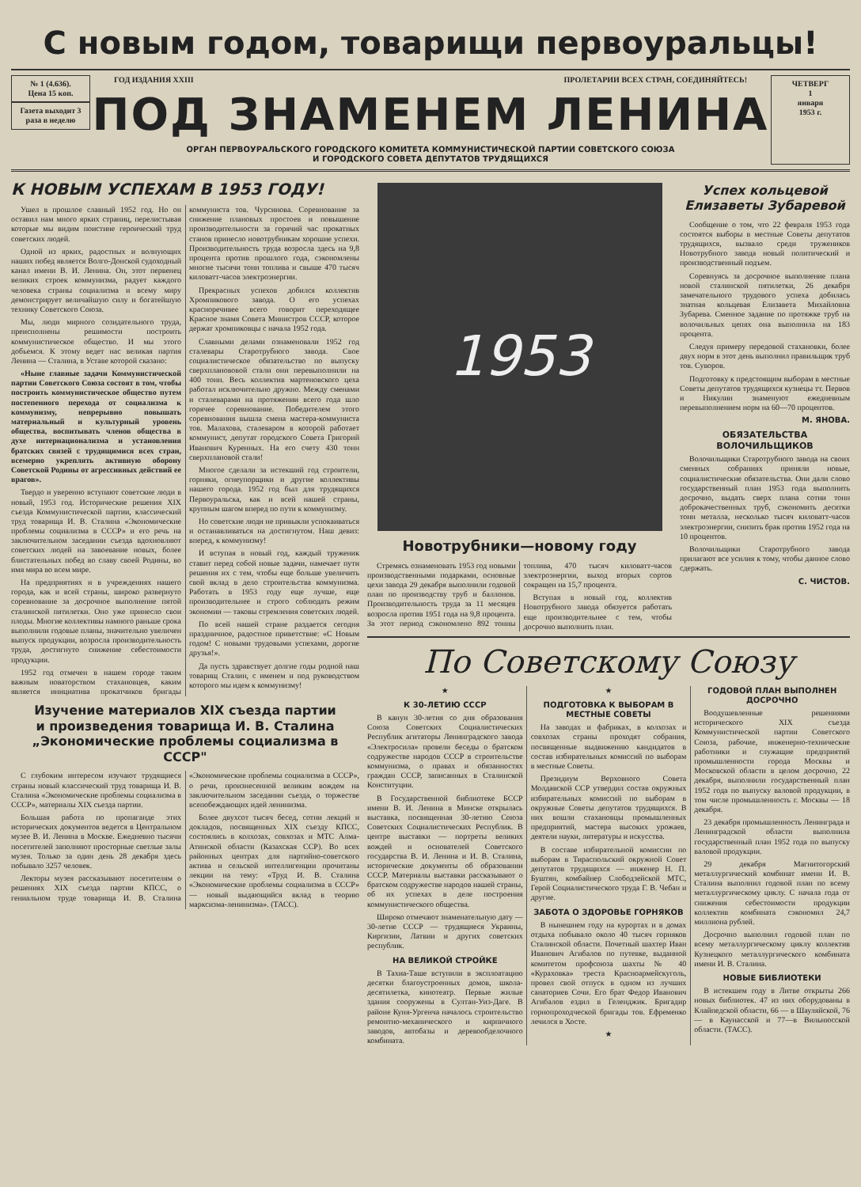С новым годом, товарищи первоуральцы!
№ 1 (4.636).
Цена 15 коп.
Газета выходит 3 раза в неделю
ГОД ИЗДАНИЯ XXIII ПРОЛЕТАРИИ ВСЕХ СТРАН, СОЕДИНЯЙТЕСЬ!
ПОД ЗНАМЕНЕМ ЛЕНИНА
ОРГАН ПЕРВОУРАЛЬСКОГО ГОРОДСКОГО КОМИТЕТА КОММУНИСТИЧЕСКОЙ ПАРТИИ СОВЕТСКОГО СОЮЗА
И ГОРОДСКОГО СОВЕТА ДЕПУТАТОВ ТРУДЯЩИХСЯ
ЧЕТВЕРГ
1
января
1953 г.
К НОВЫМ УСПЕХАМ В 1953 ГОДУ!
Ушел в прошлое славный 1952 год. Но он оставил нам много ярких страниц, перелистывая которые мы видим поистине героический труд советских людей.
Одной из ярких, радостных и волнующих наших побед является Волго-Донской судоходный канал имени В. И. Ленина. Он, этот первенец великих строек коммунизма, радует каждого человека страны социализма и всему миру демонстрирует величайшую силу и богатейшую технику Советского Союза.
Мы, люди мирного созидательного труда, преисполнены решимости построить коммунистическое общество. И мы этого добьемся. К этому ведет нас великая партия Ленина — Сталина, в Уставе которой сказано:
«Ныне главные задачи Коммунистической партии Советского Союза состоят в том, чтобы построить коммунистическое общество путем постепенного перехода от социализма к коммунизму, непрерывно повышать материальный и культурный уровень общества, воспитывать членов общества в духе интернационализма и установления братских связей с трудящимися всех стран, всемерно укреплять активную оборону Советской Родины от агрессивных действий ее врагов».
Твердо и уверенно вступают советские люди в новый, 1953 год. Исторические решения XIX съезда Коммунистической партии, классический труд товарища И. В. Сталина «Экономические проблемы социализма в СССР» и его речь на заключительном заседании съезда вдохновляют советских людей на завоевание новых, более блистательных побед во славу своей Родины, во имя мира во всем мире.
На предприятиях и в учреждениях нашего города, как и всей страны, широко развернуто соревнование за досрочное выполнение пятой сталинской пятилетки. Оно уже принесло свои плоды. Многие коллективы намного раньше срока выполнили годовые планы, значительно увеличен выпуск продукции, возросла производительность труда, достигнуто снижение себестоимости продукции.
1952 год отмечен в нашем городе таким важным новаторством стахановцев, каким является инициатива прокатчиков бригады коммуниста тов. Чурсинова. Соревнование за снижение плановых простоев и повышение производительности за горячий час прокатных станов принесло новотрубникам хорошие успехи. Производительность труда возросла здесь на 9,8 процента против прошлого года, сэкономлены многие тысячи тонн топлива и свыше 470 тысяч киловатт-часов электроэнергии.
Прекрасных успехов добился коллектив Хромпикового завода. О его успехах красноречивее всего говорит переходящее Красное знамя Совета Министров СССР, которое держат хромпиковцы с начала 1952 года.
Славными делами ознаменовали 1952 год сталевары Старотрубного завода. Свое социалистическое обязательство по выпуску сверхпланововой стали они перевыполнили на 400 тонн. Весь коллектив мартеновского цеха работал исключительно дружно. Между сменами и сталеварами на протяжении всего года шло горячее соревнование. Победителем этого соревнования вышла смена мастера-коммуниста тов. Малахова, сталеваром в которой работает коммунист, депутат городского Совета Григорий Иванович Куренных. На его счету 430 тонн сверхплановой стали!
Многое сделали за истекший год строители, горняки, огнеупорщики и другие коллективы нашего города. 1952 год был для трудящихся Первоуральска, как и всей нашей страны, крупным шагом вперед по пути к коммунизму.
Но советские люди не привыкли успокаиваться и останавливаться на достигнутом. Наш девиз: вперед, к коммунизму!
И вступая в новый год, каждый труженик ставит перед собой новые задачи, намечает пути решения их с тем, чтобы еще больше увеличить свой вклад в дело строительства коммунизма. Работать в 1953 году еще лучше, еще производительнее и строго соблюдать режим экономии — таковы стремления советских людей.
По всей нашей стране раздается сегодня праздничное, радостное приветствие: «С Новым годом! С новыми трудовыми успехами, дорогие друзья!».
Да пусть здравствует долгие годы родной наш товарищ Сталин, с именем и под руководством которого мы идем к коммунизму!
Изучение материалов XIX съезда партии
и произведения товарища И. В. Сталина
„Экономические проблемы социализма в СССР"
С глубоким интересом изучают трудящиеся страны новый классический труд товарища И. В. Сталина «Экономические проблемы социализма в СССР», материалы XIX съезда партии.
Большая работа по пропаганде этих исторических документов ведется в Центральном музее В. И. Ленина в Москве. Ежедневно тысячи посетителей заполняют просторные светлые залы музея. Только за один день 28 декабря здесь побывало 3257 человек.
Лекторы музея рассказывают посетителям о решениях XIX съезда партии КПСС, о гениальном труде товарища И. В. Сталина «Экономические проблемы социализма в СССР», о речи, произнесенной великим вождем на заключительном заседании съезда, о торжестве всепобеждающих идей ленинизма.
Более двухсот тысяч бесед, сотни лекций и докладов, посвященных XIX съезду КПСС, состоялись в колхозах, совхозах и МТС Алма-Атинской области (Казахская ССР). Во всех районных центрах для партийно-советского актива и сельской интеллигенции прочитаны лекции на тему: «Труд И. В. Сталина «Экономические проблемы социализма в СССР» — новый выдающийся вклад в теорию марксизма-ленинизма». (ТАСС).
1953
Новотрубники—новому году
Стремясь ознаменовать 1953 год новыми производственными подарками, основные цехи завода 29 декабря выполнили годовой план по производству труб и баллонов. Производительность труда за 11 месяцев возросла против 1951 года на 9,8 процента. За этот период сэкономлено 892 тонны топлива, 470 тысяч киловатт-часов электроэнергии, выход вторых сортов сокращен на 15,7 процента.
Вступая в новый год, коллектив Новотрубного завода обязуется работать еще производительнее с тем, чтобы досрочно выполнить план.
Успех кольцевой Елизаветы Зубаревой
Сообщение о том, что 22 февраля 1953 года состоятся выборы в местные Советы депутатов трудящихся, вызвало среди тружеников Новотрубного завода новый политический и производственный подъем.
Соревнуясь за досрочное выполнение плана новой сталинской пятилетки, 26 декабря замечательного трудового успеха добилась знатная кольцевая Елизавета Михайловна Зубарева. Сменное задание по протяжке труб на волочильных цепях она выполнила на 183 процента.
Следуя примеру передовой стахановки, более двух норм в этот день выполнил правильщик труб тов. Суворов.
Подготовку к предстоящим выборам в местные Советы депутатов трудящихся кузнецы тт. Первов и Никулин знаменуют ежедневным перевыполнением норм на 60—70 процентов.
М. ЯНОВА.
ОБЯЗАТЕЛЬСТВА ВОЛОЧИЛЬЩИКОВ
Волочильщики Старотрубного завода на своих сменных собраниях приняли новые, социалистические обязательства. Они дали слово государственный план 1953 года выполнить досрочно, выдать сверх плана сотни тонн доброкачественных труб, сэкономить десятки тонн металла, несколько тысяч киловатт-часов электроэнергии, снизить брак против 1952 года на 10 процентов.
Волочильщики Старотрубного завода прилагают все усилия к тому, чтобы данное слово сдержать.
С. ЧИСТОВ.
По Советскому Союзу
★
К 30-ЛЕТИЮ СССР
В канун 30-летия со дня образования Союза Советских Социалистических Республик агитаторы Ленинградского завода «Электросила» провели беседы о братском содружестве народов СССР в строительстве коммунизма, о правах и обязанностях граждан СССР, записанных в Сталинской Конституции.
В Государственной библиотеке БССР имени В. И. Ленина в Минске открылась выставка, посвященная 30-летию Союза Советских Социалистических Республик. В центре выставки — портреты великих вождей и основателей Советского государства В. И. Ленина и И. В. Сталина, исторические документы об образовании СССР. Материалы выставки рассказывают о братском содружестве народов нашей страны, об их успехах в деле построения коммунистического общества.
Широко отмечают знаменательную дату — 30-летие СССР — трудящиеся Украины, Киргизии, Латвии и других советских республик.
НА ВЕЛИКОЙ СТРОЙКЕ
В Тахиа-Таше вступили в эксплоатацию десятки благоустроенных домов, школа-десятилетка, кинотеатр. Первые жилые здания сооружены в Султан-Уиз-Даге. В районе Куня-Ургенча началось строительство ремонтно-механического и кирпичного заводов, автобазы и деревообделочного комбината.
★
ПОДГОТОВКА К ВЫБОРАМ В МЕСТНЫЕ СОВЕТЫ
На заводах и фабриках, в колхозах и совхозах страны проходят собрания, посвященные выдвижению кандидатов в состав избирательных комиссий по выборам в местные Советы.
Президиум Верховного Совета Молдавской ССР утвердил состав окружных избирательных комиссий по выборам в окружные Советы депутатов трудящихся. В них вошли стахановцы промышленных предприятий, мастера высоких урожаев, деятели науки, литературы и искусства.
В составе избирательной комиссии по выборам в Тираспольский окружной Совет депутатов трудящихся — инженер Н. П. Буштян, комбайнер Слободзейской МТС, Герой Социалистического труда Г. В. Чебан и другие.
ЗАБОТА О ЗДОРОВЬЕ ГОРНЯКОВ
В нынешнем году на курортах и в домах отдыха побывало около 40 тысяч горняков Сталинской области. Почетный шахтер Иван Иванович Агибалов по путевке, выданной комитетом профсоюза шахты № 40 «Кураховка» треста Красноармейскуголь, провел свой отпуск в одном из лучших санаториев Сочи. Его брат Федор Иванович Агибалов ездил в Геленджик. Бригадир горнопроходческой бригады тов. Ефременко лечился в Хосте.
★
ГОДОВОЙ ПЛАН ВЫПОЛНЕН ДОСРОЧНО
Воодушевленные решениями исторического XIX съезда Коммунистической партии Советского Союза, рабочие, инженерно-технические работники и служащие предприятий промышленности города Москвы и Московской области в целом досрочно, 22 декабря, выполнили государственный план 1952 года по выпуску валовой продукции, в том числе промышленность г. Москвы — 18 декабря.
23 декабря промышленность Ленинграда и Ленинградской области выполнила государственный план 1952 года по выпуску валовой продукции.
29 декабря Магнитогорский металлургический комбинат имени И. В. Сталина выполнил годовой план по всему металлургическому циклу. С начала года от снижения себестоимости продукции коллектив комбината сэкономил 24,7 миллиона рублей.
Досрочно выполнил годовой план по всему металлургическому циклу коллектив Кузнецкого металлургического комбината имени И. В. Сталина.
НОВЫЕ БИБЛИОТЕКИ
В истекшем году в Литве открыты 266 новых библиотек. 47 из них оборудованы в Клайпедской области, 66 — в Шауляйской, 76 — в Каунасской и 77—в Вильнюсской области. (ТАСС).